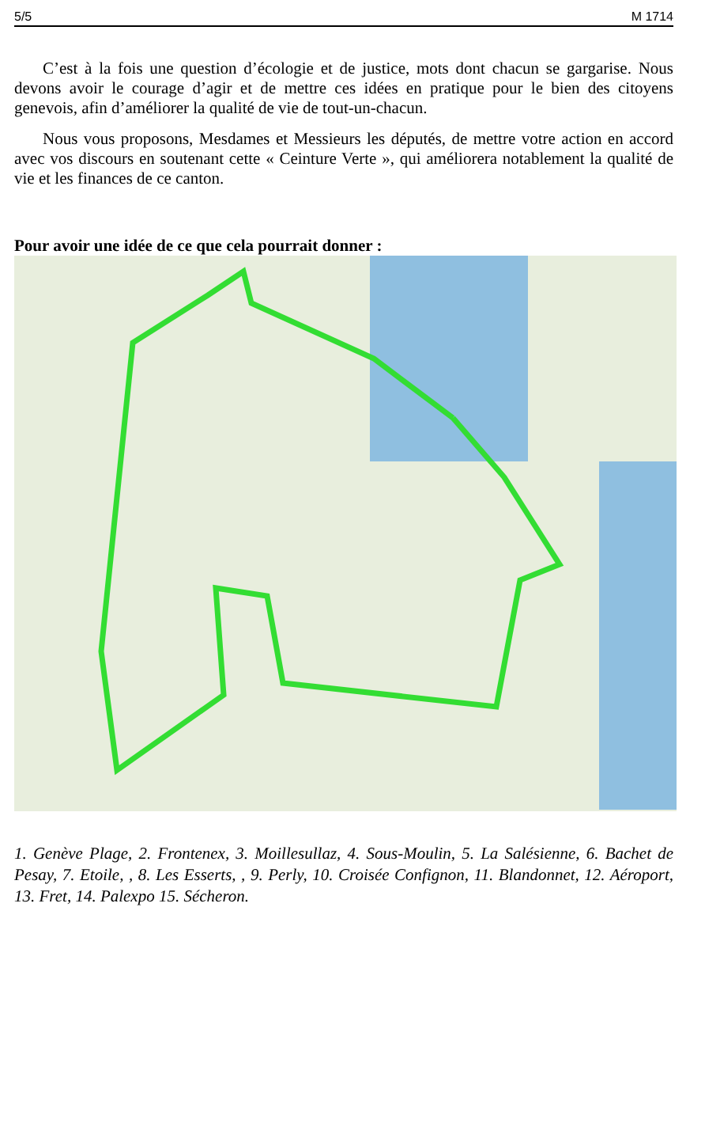5/5 M 1714
C’est à la fois une question d’écologie et de justice, mots dont chacun se gargarise. Nous devons avoir le courage d’agir et de mettre ces idées en pratique pour le bien des citoyens genevois, afin d’améliorer la qualité de vie de tout-un-chacun.
Nous vous proposons, Mesdames et Messieurs les députés, de mettre votre action en accord avec vos discours en soutenant cette « Ceinture Verte », qui améliorera notablement la qualité de vie et les finances de ce canton.
Pour avoir une idée de ce que cela pourrait donner :
1. Genève Plage, 2. Frontenex, 3. Moillesullaz, 4. Sous-Moulin, 5. La Salésienne, 6. Bachet de Pesay, 7. Etoile, , 8. Les Esserts, , 9. Perly, 10. Croisée Confignon, 11. Blandonnet, 12. Aéroport, 13. Fret, 14. Palexpo 15. Sécheron.